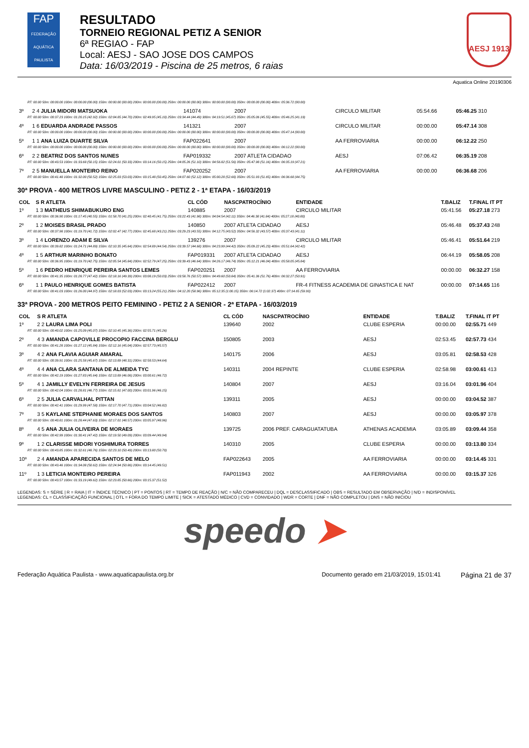FAP
FEDERAÇÃO AQUÁTICA PAULISTA
RESULTADO
TORNEIO REGIONAL PETIZ A SENIOR
6ª REGIAO - FAP
Local: AESJ - SAO JOSE DOS CAMPOS
Data: 16/03/2019 - Piscina de 25 metros, 6 raias
AESJ 1913
Aquatica Online 20190306
| RT: 00.00 50m: 00:00.00 100m: 00:00.00 (00.00) 150m: 00:00.00 (00.00) 200m: 00:00.00 (00.00) 250m: 00:00.00 (00.00) 300m: 00:00.00 (00.00) 350m: 00:00.00 (00.00) 400m: 05:36.72 (00.00) | | | | | | |
| 3º | 2 4 JULIA MIDORI MATSUOKA | 141074 | 2007 | CIRCULO MILITAR | 05:54.66 | 05:46.25 310 |
| RT: 00.00 50m: 00:37.23 100m: 01:20.15 (42.92) 150m: 02:04.85 (44.70) 200m: 02:49.95 (45.10) 250m: 03:34.44 (44.49) 300m: 04:19.51 (45.07) 350m: 05:05.06 (45.55) 400m: 05:46.25 (41.19) | | | | | | |
| 4º | 1 6 EDUARDA ANDRADE PASSOS | 141321 | 2007 | CIRCULO MILITAR | 00:00.00 | 05:47.14 308 |
| RT: 00.00 50m: 00:00.00 100m: 00:00.00 (00.00) 150m: 00:00.00 (00.00) 200m: 00:00.00 (00.00) 250m: 00:00.00 (00.00) 300m: 00:00.00 (00.00) 350m: 00:00.00 (00.00) 400m: 05:47.14 (00.00) | | | | | | |
| 5º | 1 1 ANA LUIZA DUARTE SILVA | FAP022641 | 2007 | AA FERROVIARIA | 00:00.00 | 06:12.22 250 |
| RT: 00.00 50m: 00:00.00 100m: 00:00.00 (00.00) 150m: 00:00.00 (00.00) 200m: 00:00.00 (00.00) 250m: 00:00.00 (00.00) 300m: 00:00.00 (00.00) 350m: 00:00.00 (00.00) 400m: 06:12.22 (00.00) | | | | | | |
| 6º | 2 2 BEATRIZ DOS SANTOS NUNES | FAP019332 | 2007 ATLETA CIDADAO | AESJ | 07:06.42 | 06:35.19 208 |
| RT: 00.00 50m: 00:43.53 100m: 01:33.68 (50.15) 150m: 02:24.01 (50.33) 200m: 03:14.16 (50.15) 250m: 04:05.26 (51.10) 300m: 04:56.82 (51.56) 350m: 05:47.98 (51.16) 400m: 06:35.19 (47.21) | | | | | | |
| 7º | 2 5 MANUELLA MONTEIRO REINO | FAP020252 | 2007 | AA FERROVIARIA | 00:00.00 | 06:36.68 206 |
| RT: 00.00 50m: 00:41.48 100m: 01:32.00 (50.52) 150m: 02:25.03 (53.03) 200m: 03:15.48 (50.45) 250m: 04:07.60 (52.12) 300m: 05:00.28 (52.68) 350m: 05:51.93 (51.65) 400m: 06:36.68 (44.75) | | | | | | |
30ª PROVA - 400 METROS LIVRE MASCULINO - PETIZ 2 - 1ª ETAPA - 16/03/2019
| COL | S R ATLETA | CL CÓD | NASCPATROCÍNIO | ENTIDADE | T.BALIZ | T.FINAL IT PT |
| --- | --- | --- | --- | --- | --- | --- |
| 1º | 1 3 MATHEUS SHIMABUKURO ENG | 140885 | 2007 | CIRCULO MILITAR | 05:41.56 | 05:27.18 273 |
| RT: 00.00 50m: 00:36.90 100m: 01:17.45 (40.55) 150m: 01:58.70 (41.25) 200m: 02:40.45 (41.75) 250m: 03:22.43 (41.98) 300m: 04:04.54 (42.11) 350m: 04:46.38 (41.84) 400m: 05:27.18 (40.80) | | | | | | |
| 2º | 1 2 MOISES BRASIL PRADO | 140850 | 2007 ATLETA CIDADAO | AESJ | 05:46.48 | 05:37.43 248 |
| RT: 00.00 50m: 00:37.98 100m: 01:19.70 (41.72) 150m: 02:02.47 (42.77) 200m: 02:45.68 (43.21) 250m: 03:29.23 (43.55) 300m: 04:12.75 (43.52) 350m: 04:56.32 (43.57) 400m: 05:37.43 (41.11) | | | | | | |
| 3º | 1 4 LORENZO ADAM E SILVA | 139276 | 2007 | CIRCULO MILITAR | 05:46.41 | 05:51.64 219 |
| RT: 00.00 50m: 00:39.82 100m: 01:24.71 (44.89) 150m: 02:10.35 (45.64) 200m: 02:54.89 (44.54) 250m: 03:39.57 (44.68) 300m: 04:23.99 (44.42) 350m: 05:09.22 (45.23) 400m: 05:51.64 (42.42) | | | | | | |
| 4º | 1 5 ARTHUR MARINHO BONATO | FAP019331 | 2007 ATLETA CIDADAO | AESJ | 06:44.19 | 05:58.05 208 |
| RT: 00.00 50m: 00:36.95 100m: 01:19.70 (42.75) 150m: 02:05.54 (45.84) 200m: 02:52.79 (47.25) 250m: 03:39.43 (46.64) 300m: 04:26.17 (46.74) 350m: 05:12.21 (46.04) 400m: 05:58.05 (45.84) | | | | | | |
| 5º | 1 6 PEDRO HENRIQUE PEREIRA SANTOS LEMES | FAP020251 | 2007 | AA FERROVIARIA | 00:00.00 | 06:32.27 158 |
| RT: 00.00 50m: 00:41.35 100m: 01:28.77 (47.42) 150m: 02:18.16 (49.39) 200m: 03:08.19 (50.03) 250m: 03:58.76 (50.57) 300m: 04:49.60 (50.84) 350m: 05:41.36 (51.76) 400m: 06:32.27 (50.91) | | | | | | |
| 6º | 1 1 PAULO HENRIQUE GOMES BATISTA | FAP022412 | 2007 | FR-4 FITNESS ACADEMIA DE GINASTICA E NAT | 00:00.00 | 07:14.65 116 |
| RT: 00.00 50m: 00:41.03 100m: 01:26.00 (44.97) 150m: 02:18.03 (52.03) 200m: 03:13.24 (55.21) 250m: 04:12.20 (58.96) 300m: 05:12.35 (1:00.15) 350m: 06:14.72 (1:02.37) 400m: 07:14.65 (59.93) | | | | | | |
33ª PROVA - 200 METROS PEITO FEMININO - PETIZ 2 A SENIOR - 2ª ETAPA - 16/03/2019
| COL | S R ATLETA | CL CÓD | NASCPATROCÍNIO | ENTIDADE | T.BALIZ | T.FINAL IT PT |
| --- | --- | --- | --- | --- | --- | --- |
| 1º | 2 2 LAURA LIMA POLI | 139640 | 2002 | CLUBE ESPERIA | 00:00.00 | 02:55.71 449 |
| RT: 00.00 50m: 00:40.02 100m: 01:25.09 (45.07) 150m: 02:10.45 (45.36) 200m: 02:55.71 (45.26) | | | | | | |
| 2º | 4 3 AMANDA CAPOVILLE PROCOPIO FACCINA BERGLU | 150805 | 2003 | AESJ | 02:53.45 | 02:57.73 434 |
| RT: 00.00 50m: 00:41.28 100m: 01:27.12 (45.84) 150m: 02:12.16 (45.04) 200m: 02:57.73 (45.57) | | | | | | |
| 3º | 4 2 ANA FLAVIA AGUIAR AMARAL | 140175 | 2006 | AESJ | 03:05.81 | 02:58.53 428 |
| RT: 00.00 50m: 00:39.91 100m: 01:25.58 (45.67) 150m: 02:13.89 (48.31) 200m: 02:58.53 (44.64) | | | | | | |
| 4º | 4 4 ANA CLARA SANTANA DE ALMEIDA TYC | 140311 | 2004 REPINTE | CLUBE ESPERIA | 02:58.98 | 03:00.61 413 |
| RT: 00.00 50m: 00:42.19 100m: 01:27.83 (45.64) 150m: 02:13.89 (46.06) 200m: 03:00.61 (46.72) | | | | | | |
| 5º | 4 1 JAMILLY EVELYN FERREIRA DE JESUS | 140804 | 2007 | AESJ | 03:16.04 | 03:01.96 404 |
| RT: 00.00 50m: 00:42.04 100m: 01:28.81 (46.77) 150m: 02:15.81 (47.00) 200m: 03:01.96 (46.15) | | | | | | |
| 6º | 2 5 JULIA CARVALHAL PITTAN | 139311 | 2005 | AESJ | 00:00.00 | 03:04.52 387 |
| RT: 00.00 50m: 00:42.41 100m: 01:29.99 (47.58) 150m: 02:17.70 (47.71) 200m: 03:04.52 (46.82) | | | | | | |
| 7º | 3 5 KAYLANE STEPHANIE MORAES DOS SANTOS | 140803 | 2007 | AESJ | 00:00.00 | 03:05.97 378 |
| RT: 00.00 50m: 00:40.81 100m: 01:28.44 (47.63) 150m: 02:17.01 (48.57) 200m: 03:05.97 (48.96) | | | | | | |
| 8º | 4 5 ANA JULIA OLIVEIRA DE MORAES | 139725 | 2006 PREF. CARAGUATATUBA | ATHENAS ACADEMIA | 03:05.89 | 03:09.44 358 |
| RT: 00.00 50m: 00:42.99 100m: 01:30.41 (47.42) 150m: 02:19.50 (49.09) 200m: 03:09.44 (49.94) | | | | | | |
| 9º | 1 2 CLARISSE MIDORI YOSHIMURA TORRES | 140310 | 2005 | CLUBE ESPERIA | 00:00.00 | 03:13.80 334 |
| RT: 00.00 50m: 00:43.85 100m: 01:32.61 (48.76) 150m: 02:23.10 (50.49) 200m: 03:13.80 (50.70) | | | | | | |
| 10º | 2 4 AMANDA APARECIDA SANTOS DE MELO | FAP022643 | 2005 | AA FERROVIARIA | 00:00.00 | 03:14.45 331 |
| RT: 00.00 50m: 00:43.46 100m: 01:34.08 (50.62) 150m: 02:24.94 (50.86) 200m: 03:14.45 (49.51) | | | | | | |
| 11º | 1 3 LETICIA MONTEIRO PEREIRA | FAP011943 | 2002 | AA FERROVIARIA | 00:00.00 | 03:15.37 326 |
| RT: 00.00 50m: 00:43.57 100m: 01:33.19 (49.62) 150m: 02:23.85 (50.66) 200m: 03:15.37 (51.52) | | | | | | |
LEGENDAS: S = SÉRIE | R = RAIA | IT = ÍNDICE TÉCNICO | PT = PONTOS | RT = TEMPO DE REAÇÃO | N/C = NÃO COMPARECEU | DQL = DESCLASSIFICADO | OBS = RESULTADO EM OBSERVAÇÃO | N/D = INDISPONÍVEL
LEGENDAS: CL = CLASSIFICAÇÃO FUNCIONAL | OTL = FORA DO TEMPO LIMITE | SICK = ATESTADO MÉDICO | CVD = CONVIDADO | WDR = CORTE | DNF = NÃO COMPLETOU | DNS = NÃO INICIOU
speedo ➤
Federação Aquática Paulista - www.aquaticapaulista.org.br Documento gerado em 21/03/2019, 15:01:41 Página 21 de 37